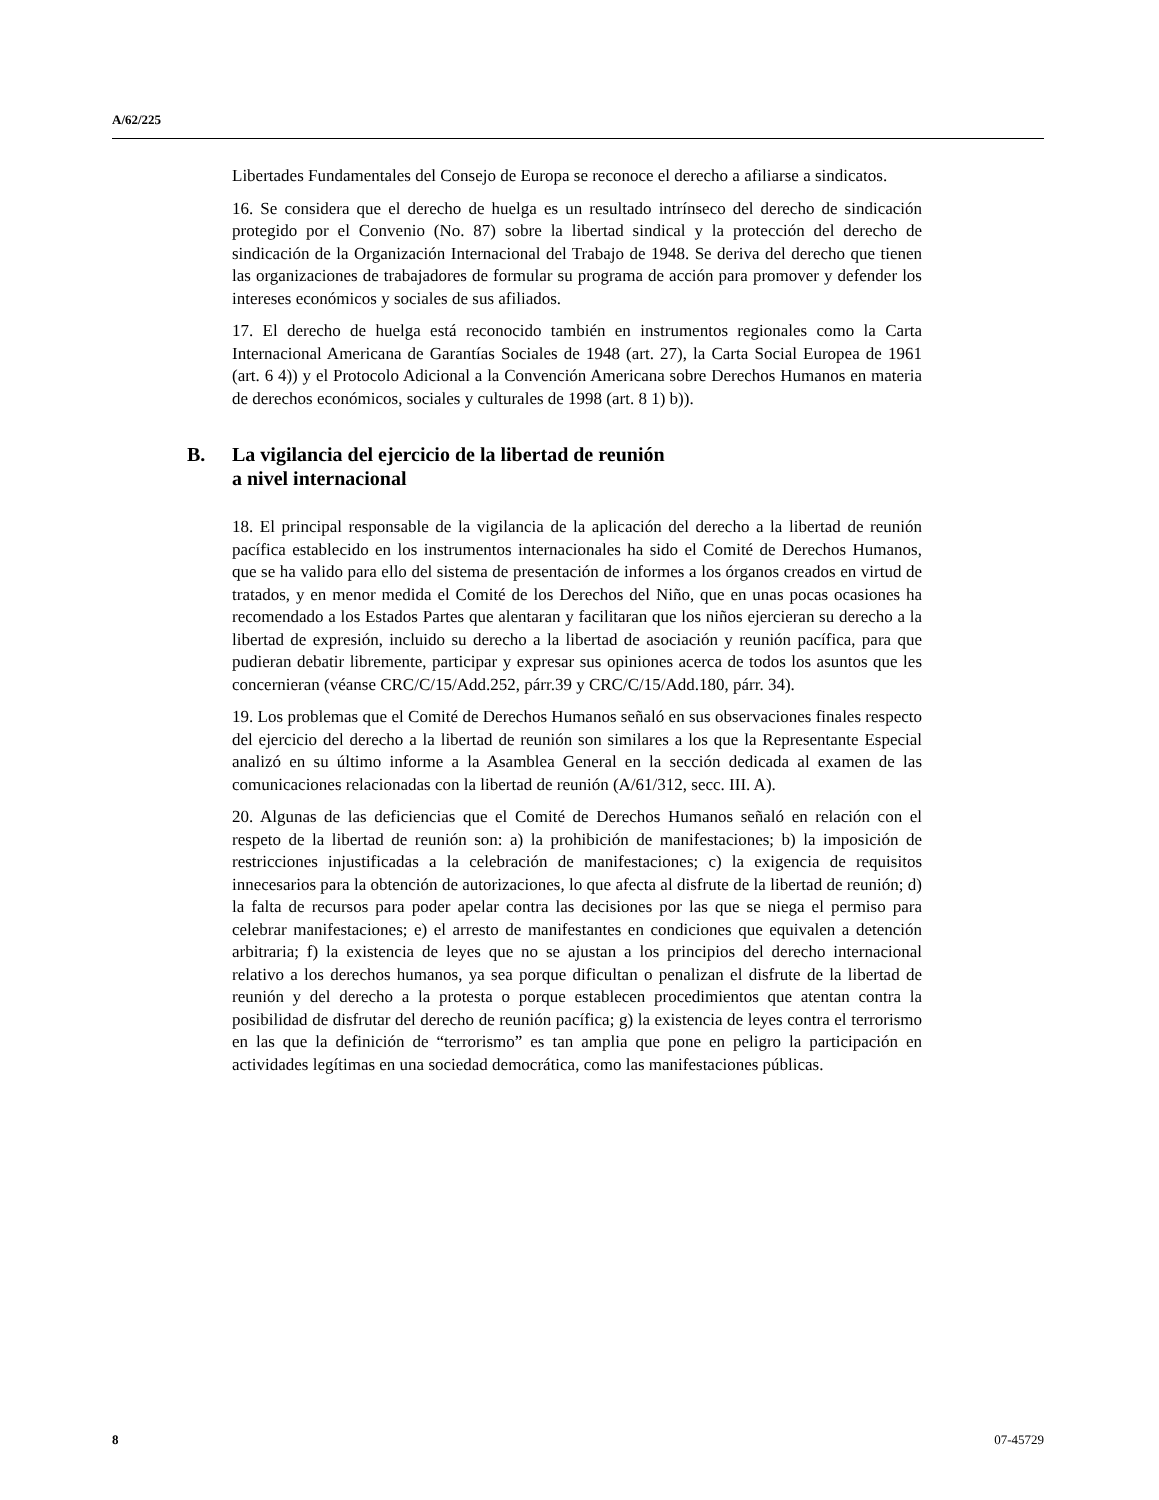A/62/225
Libertades Fundamentales del Consejo de Europa se reconoce el derecho a afiliarse a sindicatos.
16. Se considera que el derecho de huelga es un resultado intrínseco del derecho de sindicación protegido por el Convenio (No. 87) sobre la libertad sindical y la protección del derecho de sindicación de la Organización Internacional del Trabajo de 1948. Se deriva del derecho que tienen las organizaciones de trabajadores de formular su programa de acción para promover y defender los intereses económicos y sociales de sus afiliados.
17. El derecho de huelga está reconocido también en instrumentos regionales como la Carta Internacional Americana de Garantías Sociales de 1948 (art. 27), la Carta Social Europea de 1961 (art. 6 4)) y el Protocolo Adicional a la Convención Americana sobre Derechos Humanos en materia de derechos económicos, sociales y culturales de 1998 (art. 8 1) b)).
B. La vigilancia del ejercicio de la libertad de reunión
a nivel internacional
18. El principal responsable de la vigilancia de la aplicación del derecho a la libertad de reunión pacífica establecido en los instrumentos internacionales ha sido el Comité de Derechos Humanos, que se ha valido para ello del sistema de presentación de informes a los órganos creados en virtud de tratados, y en menor medida el Comité de los Derechos del Niño, que en unas pocas ocasiones ha recomendado a los Estados Partes que alentaran y facilitaran que los niños ejercieran su derecho a la libertad de expresión, incluido su derecho a la libertad de asociación y reunión pacífica, para que pudieran debatir libremente, participar y expresar sus opiniones acerca de todos los asuntos que les concernieran (véanse CRC/C/15/Add.252, párr.39 y CRC/C/15/Add.180, párr. 34).
19. Los problemas que el Comité de Derechos Humanos señaló en sus observaciones finales respecto del ejercicio del derecho a la libertad de reunión son similares a los que la Representante Especial analizó en su último informe a la Asamblea General en la sección dedicada al examen de las comunicaciones relacionadas con la libertad de reunión (A/61/312, secc. III. A).
20. Algunas de las deficiencias que el Comité de Derechos Humanos señaló en relación con el respeto de la libertad de reunión son: a) la prohibición de manifestaciones; b) la imposición de restricciones injustificadas a la celebración de manifestaciones; c) la exigencia de requisitos innecesarios para la obtención de autorizaciones, lo que afecta al disfrute de la libertad de reunión; d) la falta de recursos para poder apelar contra las decisiones por las que se niega el permiso para celebrar manifestaciones; e) el arresto de manifestantes en condiciones que equivalen a detención arbitraria; f) la existencia de leyes que no se ajustan a los principios del derecho internacional relativo a los derechos humanos, ya sea porque dificultan o penalizan el disfrute de la libertad de reunión y del derecho a la protesta o porque establecen procedimientos que atentan contra la posibilidad de disfrutar del derecho de reunión pacífica; g) la existencia de leyes contra el terrorismo en las que la definición de “terrorismo” es tan amplia que pone en peligro la participación en actividades legítimas en una sociedad democrática, como las manifestaciones públicas.
8 07-45729